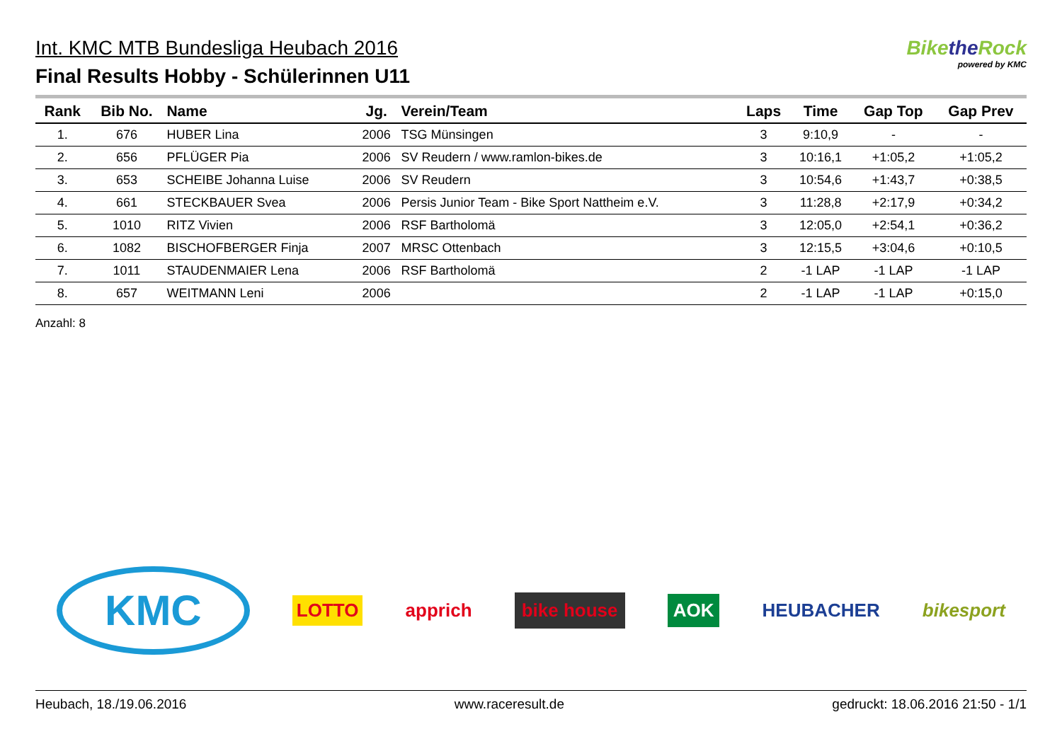Int. KMC MTB Bundesliga Heubach 2016
Final Results Hobby - Schülerinnen U11
Bikethe Rock
powered by KMC
| Rank | Bib No. | Name | Jg. | Verein/Team | Laps | Time | Gap Top | Gap Prev |
| --- | --- | --- | --- | --- | --- | --- | --- | --- |
| 1. | 676 | HUBER Lina | 2006 | TSG Münsingen | 3 | 9:10,9 | - | - |
| 2. | 656 | PFLÜGER Pia | 2006 | SV Reudern / www.ramlon-bikes.de | 3 | 10:16,1 | +1:05,2 | +1:05,2 |
| 3. | 653 | SCHEIBE Johanna Luise | 2006 | SV Reudern | 3 | 10:54,6 | +1:43,7 | +0:38,5 |
| 4. | 661 | STECKBAUER Svea | 2006 | Persis Junior Team - Bike Sport Nattheim e.V. | 3 | 11:28,8 | +2:17,9 | +0:34,2 |
| 5. | 1010 | RITZ Vivien | 2006 | RSF Bartholomä | 3 | 12:05,0 | +2:54,1 | +0:36,2 |
| 6. | 1082 | BISCHOFBERGER Finja | 2007 | MRSC Ottenbach | 3 | 12:15,5 | +3:04,6 | +0:10,5 |
| 7. | 1011 | STAUDENMAIER Lena | 2006 | RSF Bartholomä | 2 | -1 LAP | -1 LAP | -1 LAP |
| 8. | 657 | WEITMANN Leni | 2006 | | 2 | -1 LAP | -1 LAP | +0:15,0 |
Anzahl: 8
KMC LOTTO apprich bike house AOK HEUBACHER bikesport
Heubach, 18./19.06.2016 www.raceresult.de gedruckt: 18.06.2016 21:50 - 1/1